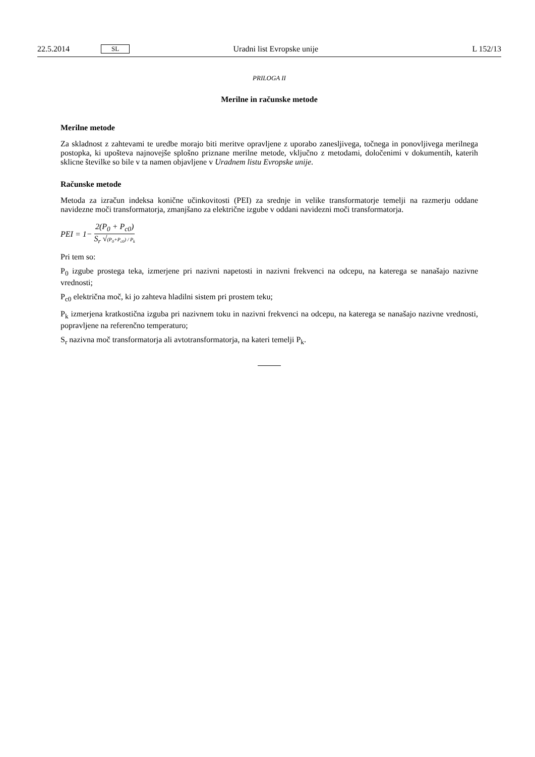22.5.2014 SL Uradni list Evropske unije L 152/13
PRILOGA II
Merilne in računske metode
Merilne metode
Za skladnost z zahtevami te uredbe morajo biti meritve opravljene z uporabo zanesljivega, točnega in ponovljivega merilnega postopka, ki upošteva najnovejše splošno priznane merilne metode, vključno z metodami, določenimi v dokumentih, katerih sklicne številke so bile v ta namen objavljene v Uradnem listu Evropske unije.
Računske metode
Metoda za izračun indeksa konične učinkovitosti (PEI) za srednje in velike transformatorje temelji na razmerju oddane navidezne moči transformatorja, zmanjšano za električne izgube v oddani navidezni moči transformatorja.
PEI = 1− 2(P<sub>0</sub> + P<sub>c0</sub>) S<sub>r</sub> √(P<sub>0</sub>+P<sub>c0</sub>) / P<sub>k</sub>
Pri tem so:
P<sub>0</sub> izgube prostega teka, izmerjene pri nazivni napetosti in nazivni frekvenci na odcepu, na katerega se nanašajo nazivne vrednosti;
P<sub>c0</sub> električna moč, ki jo zahteva hladilni sistem pri prostem teku;
P<sub>k</sub> izmerjena kratkostična izguba pri nazivnem toku in nazivni frekvenci na odcepu, na katerega se nanašajo nazivne vrednosti, popravljene na referenčno temperaturo;
S<sub>r</sub> nazivna moč transformatorja ali avtotransformatorja, na kateri temelji P<sub>k</sub>.